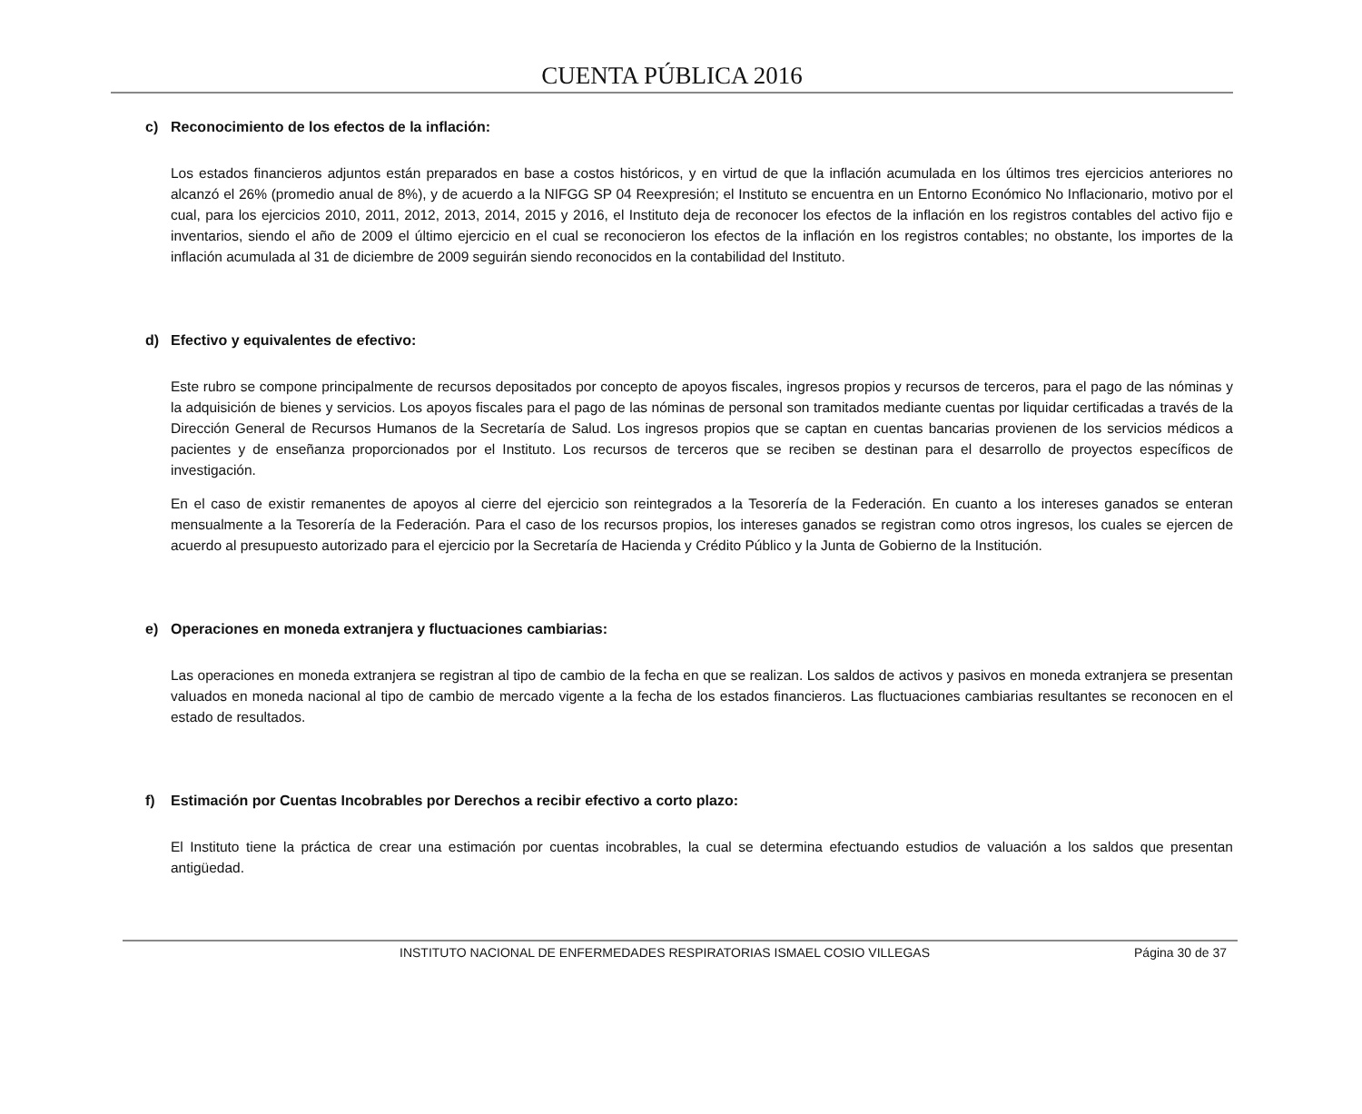CUENTA PÚBLICA 2016
c) Reconocimiento de los efectos de la inflación:
Los estados financieros adjuntos están preparados en base a costos históricos, y en virtud de que la inflación acumulada en los últimos tres ejercicios anteriores no alcanzó el 26% (promedio anual de 8%), y de acuerdo a la NIFGG SP 04 Reexpresión; el Instituto se encuentra en un Entorno Económico No Inflacionario, motivo por el cual, para los ejercicios 2010, 2011, 2012, 2013, 2014, 2015 y 2016, el Instituto deja de reconocer los efectos de la inflación en los registros contables del activo fijo e inventarios, siendo el año de 2009 el último ejercicio en el cual se reconocieron los efectos de la inflación en los registros contables; no obstante, los importes de la inflación acumulada al 31 de diciembre de 2009 seguirán siendo reconocidos en la contabilidad del Instituto.
d) Efectivo y equivalentes de efectivo:
Este rubro se compone principalmente de recursos depositados por concepto de apoyos fiscales, ingresos propios y recursos de terceros, para el pago de las nóminas y la adquisición de bienes y servicios. Los apoyos fiscales para el pago de las nóminas de personal son tramitados mediante cuentas por liquidar certificadas a través de la Dirección General de Recursos Humanos de la Secretaría de Salud. Los ingresos propios que se captan en cuentas bancarias provienen de los servicios médicos a pacientes y de enseñanza proporcionados por el Instituto. Los recursos de terceros que se reciben se destinan para el desarrollo de proyectos específicos de investigación.
En el caso de existir remanentes de apoyos al cierre del ejercicio son reintegrados a la Tesorería de la Federación. En cuanto a los intereses ganados se enteran mensualmente a la Tesorería de la Federación. Para el caso de los recursos propios, los intereses ganados se registran como otros ingresos, los cuales se ejercen de acuerdo al presupuesto autorizado para el ejercicio por la Secretaría de Hacienda y Crédito Público y la Junta de Gobierno de la Institución.
e) Operaciones en moneda extranjera y fluctuaciones cambiarias:
Las operaciones en moneda extranjera se registran al tipo de cambio de la fecha en que se realizan. Los saldos de activos y pasivos en moneda extranjera se presentan valuados en moneda nacional al tipo de cambio de mercado vigente a la fecha de los estados financieros. Las fluctuaciones cambiarias resultantes se reconocen en el estado de resultados.
f) Estimación por Cuentas Incobrables por Derechos a recibir efectivo a corto plazo:
El Instituto tiene la práctica de crear una estimación por cuentas incobrables, la cual se determina efectuando estudios de valuación a los saldos que presentan antigüedad.
INSTITUTO NACIONAL DE ENFERMEDADES RESPIRATORIAS ISMAEL COSIO VILLEGAS
Página 30 de 37